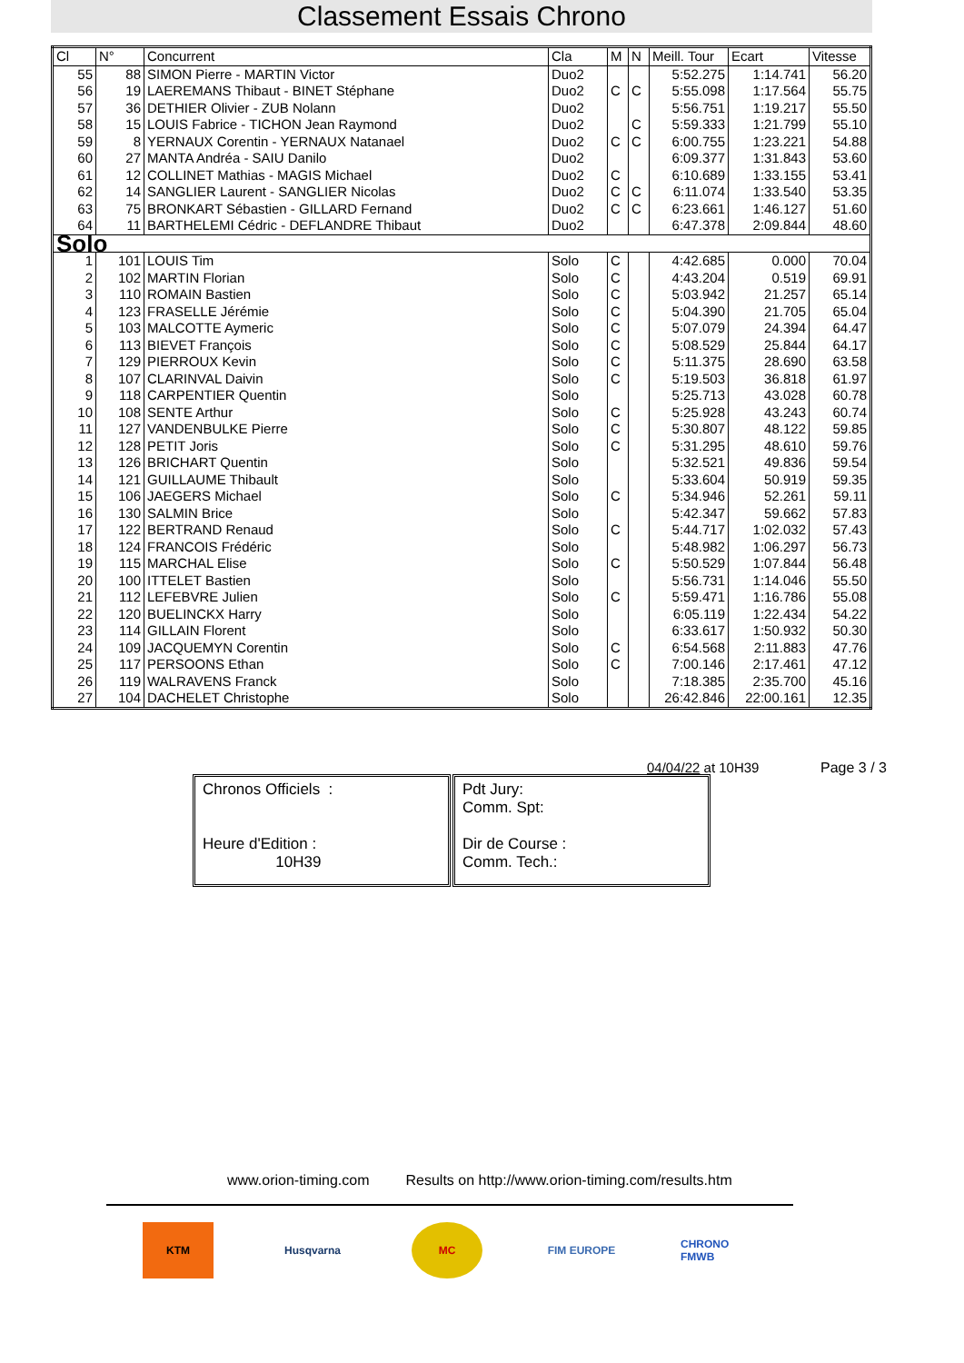Classement Essais Chrono
| Cl | N° | Concurrent | Cla | M | N | Meill. Tour | Ecart | Vitesse |
| --- | --- | --- | --- | --- | --- | --- | --- | --- |
| 55 | 88 | SIMON Pierre - MARTIN Victor | Duo2 | | | 5:52.275 | 1:14.741 | 56.20 |
| 56 | 19 | LAEREMANS Thibaut - BINET Stéphane | Duo2 | C | C | 5:55.098 | 1:17.564 | 55.75 |
| 57 | 36 | DETHIER Olivier - ZUB Nolann | Duo2 | | | 5:56.751 | 1:19.217 | 55.50 |
| 58 | 15 | LOUIS Fabrice - TICHON Jean Raymond | Duo2 | | C | 5:59.333 | 1:21.799 | 55.10 |
| 59 | 8 | YERNAUX Corentin - YERNAUX Natanael | Duo2 | C | C | 6:00.755 | 1:23.221 | 54.88 |
| 60 | 27 | MANTA Andréa - SAIU Danilo | Duo2 | | | 6:09.377 | 1:31.843 | 53.60 |
| 61 | 12 | COLLINET Mathias - MAGIS Michael | Duo2 | C | | 6:10.689 | 1:33.155 | 53.41 |
| 62 | 14 | SANGLIER Laurent - SANGLIER Nicolas | Duo2 | C | C | 6:11.074 | 1:33.540 | 53.35 |
| 63 | 75 | BRONKART Sébastien - GILLARD Fernand | Duo2 | C | C | 6:23.661 | 1:46.127 | 51.60 |
| 64 | 11 | BARTHELEMI Cédric - DEFLANDRE Thibaut | Duo2 | | | 6:47.378 | 2:09.844 | 48.60 |
| Solo | | | | | | | | |
| 1 | 101 | LOUIS Tim | Solo | C | | 4:42.685 | 0.000 | 70.04 |
| 2 | 102 | MARTIN Florian | Solo | C | | 4:43.204 | 0.519 | 69.91 |
| 3 | 110 | ROMAIN Bastien | Solo | C | | 5:03.942 | 21.257 | 65.14 |
| 4 | 123 | FRASELLE Jérémie | Solo | C | | 5:04.390 | 21.705 | 65.04 |
| 5 | 103 | MALCOTTE Aymeric | Solo | C | | 5:07.079 | 24.394 | 64.47 |
| 6 | 113 | BIEVET François | Solo | C | | 5:08.529 | 25.844 | 64.17 |
| 7 | 129 | PIERROUX Kevin | Solo | C | | 5:11.375 | 28.690 | 63.58 |
| 8 | 107 | CLARINVAL Daivin | Solo | C | | 5:19.503 | 36.818 | 61.97 |
| 9 | 118 | CARPENTIER Quentin | Solo | | | 5:25.713 | 43.028 | 60.78 |
| 10 | 108 | SENTE Arthur | Solo | C | | 5:25.928 | 43.243 | 60.74 |
| 11 | 127 | VANDENBULKE Pierre | Solo | C | | 5:30.807 | 48.122 | 59.85 |
| 12 | 128 | PETIT Joris | Solo | C | | 5:31.295 | 48.610 | 59.76 |
| 13 | 126 | BRICHART Quentin | Solo | | | 5:32.521 | 49.836 | 59.54 |
| 14 | 121 | GUILLAUME Thibault | Solo | | | 5:33.604 | 50.919 | 59.35 |
| 15 | 106 | JAEGERS Michael | Solo | C | | 5:34.946 | 52.261 | 59.11 |
| 16 | 130 | SALMIN Brice | Solo | | | 5:42.347 | 59.662 | 57.83 |
| 17 | 122 | BERTRAND Renaud | Solo | C | | 5:44.717 | 1:02.032 | 57.43 |
| 18 | 124 | FRANCOIS Frédéric | Solo | | | 5:48.982 | 1:06.297 | 56.73 |
| 19 | 115 | MARCHAL Elise | Solo | C | | 5:50.529 | 1:07.844 | 56.48 |
| 20 | 100 | ITTELET Bastien | Solo | | | 5:56.731 | 1:14.046 | 55.50 |
| 21 | 112 | LEFEBVRE Julien | Solo | C | | 5:59.471 | 1:16.786 | 55.08 |
| 22 | 120 | BUELINCKX Harry | Solo | | | 6:05.119 | 1:22.434 | 54.22 |
| 23 | 114 | GILLAIN Florent | Solo | | | 6:33.617 | 1:50.932 | 50.30 |
| 24 | 109 | JACQUEMYN Corentin | Solo | C | | 6:54.568 | 2:11.883 | 47.76 |
| 25 | 117 | PERSOONS Ethan | Solo | C | | 7:00.146 | 2:17.461 | 47.12 |
| 26 | 119 | WALRAVENS Franck | Solo | | | 7:18.385 | 2:35.700 | 45.16 |
| 27 | 104 | DACHELET Christophe | Solo | | | 26:42.846 | 22:00.161 | 12.35 |
04/04/22 at 10H39 Page 3 / 3
Chronos Officiels :
Heure d'Edition :
10H39
Pdt Jury:
Comm. Spt:
Dir de Course :
Comm. Tech.:
www.orion-timing.com Results on http://www.orion-timing.com/results.htm
KTM Husqvarna MC FIM EUROPE
CHRONO FMWB